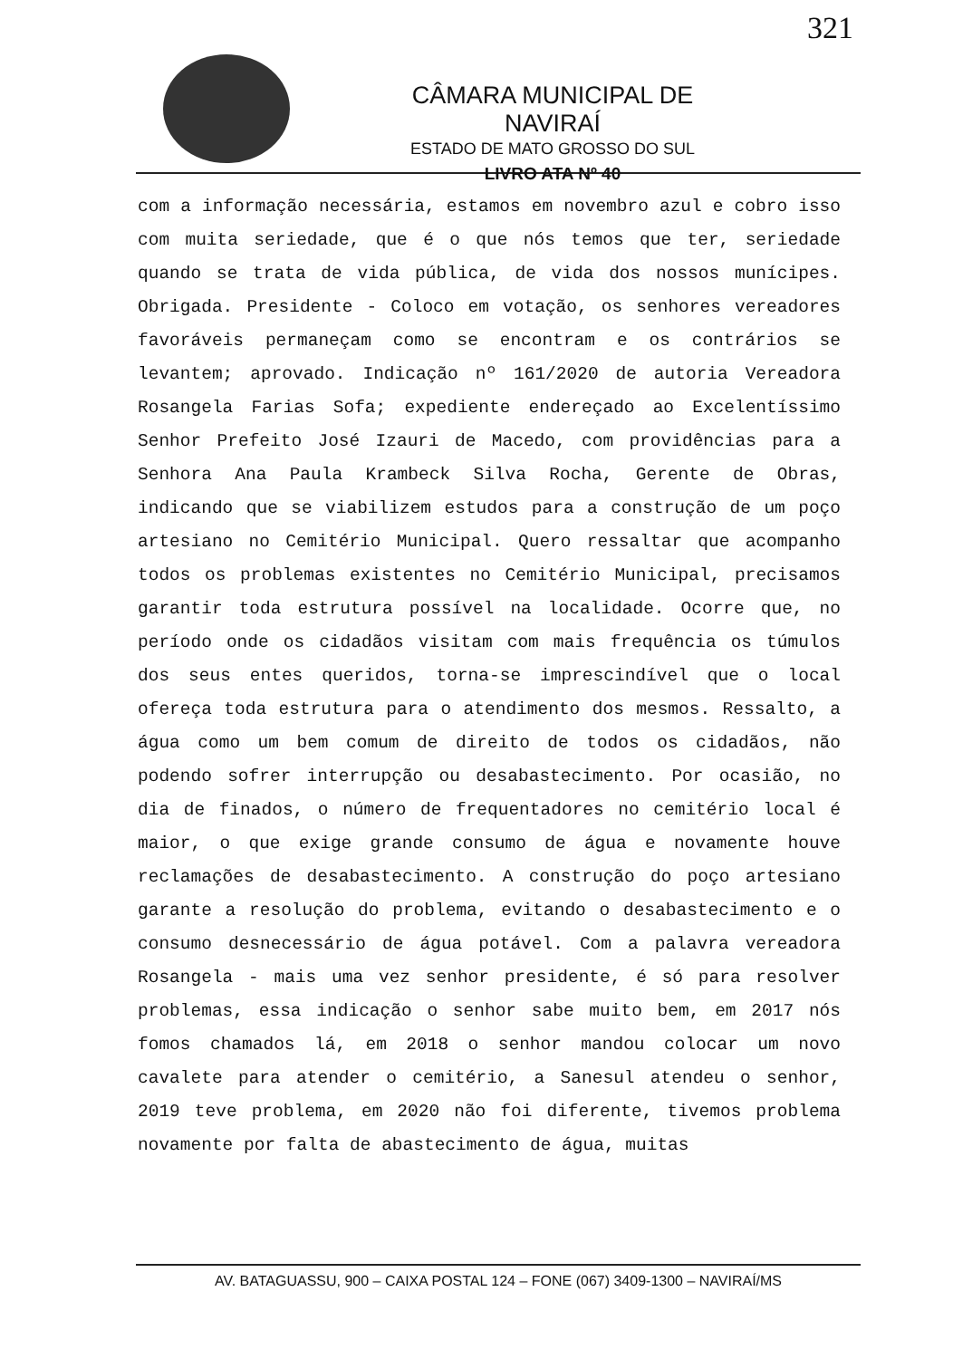321
CÂMARA MUNICIPAL DE NAVIRAÍ
ESTADO DE MATO GROSSO DO SUL
LIVRO ATA Nº 40
com a informação necessária, estamos em novembro azul e cobro isso com muita seriedade, que é o que nós temos que ter, seriedade quando se trata de vida pública, de vida dos nossos munícipes. Obrigada. Presidente - Coloco em votação, os senhores vereadores favoráveis permaneçam como se encontram e os contrários se levantem; aprovado. Indicação nº 161/2020 de autoria Vereadora Rosangela Farias Sofa; expediente endereçado ao Excelentíssimo Senhor Prefeito José Izauri de Macedo, com providências para a Senhora Ana Paula Krambeck Silva Rocha, Gerente de Obras, indicando que se viabilizem estudos para a construção de um poço artesiano no Cemitério Municipal. Quero ressaltar que acompanho todos os problemas existentes no Cemitério Municipal, precisamos garantir toda estrutura possível na localidade. Ocorre que, no período onde os cidadãos visitam com mais frequência os túmulos dos seus entes queridos, torna-se imprescindível que o local ofereça toda estrutura para o atendimento dos mesmos. Ressalto, a água como um bem comum de direito de todos os cidadãos, não podendo sofrer interrupção ou desabastecimento. Por ocasião, no dia de finados, o número de frequentadores no cemitério local é maior, o que exige grande consumo de água e novamente houve reclamações de desabastecimento. A construção do poço artesiano garante a resolução do problema, evitando o desabastecimento e o consumo desnecessário de água potável. Com a palavra vereadora Rosangela - mais uma vez senhor presidente, é só para resolver problemas, essa indicação o senhor sabe muito bem, em 2017 nós fomos chamados lá, em 2018 o senhor mandou colocar um novo cavalete para atender o cemitério, a Sanesul atendeu o senhor, 2019 teve problema, em 2020 não foi diferente, tivemos problema novamente por falta de abastecimento de água, muitas
AV. BATAGUASSU, 900 – CAIXA POSTAL 124 – FONE (067) 3409-1300 – NAVIRAÍ/MS